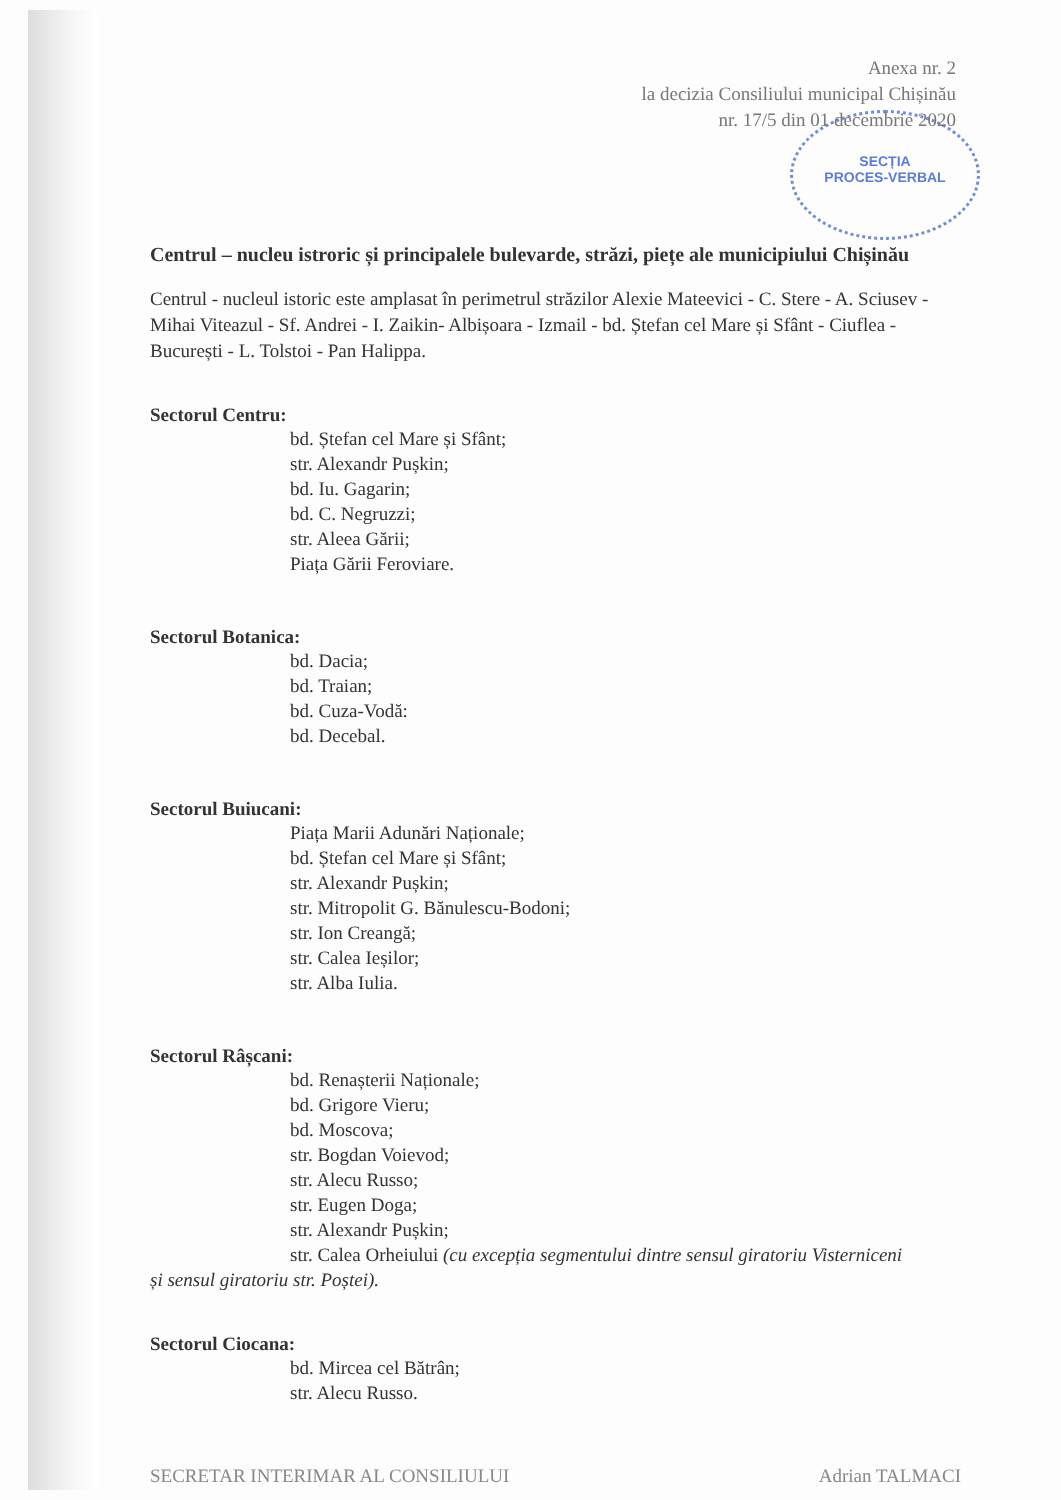SECȚIA
PROCES-VERBAL
Anexa nr. 2
la decizia Consiliului municipal Chișinău
nr. 17/5 din 01 decembrie 2020
Centrul – nucleu istroric și principalele bulevarde, străzi, piețe ale municipiului Chișinău
Centrul - nucleul istoric este amplasat în perimetrul străzilor Alexie Mateevici - C. Stere - A. Sciusev - Mihai Viteazul - Sf. Andrei - I. Zaikin- Albișoara - Izmail - bd. Ștefan cel Mare și Sfânt - Ciuflea - București - L. Tolstoi - Pan Halippa.
Sectorul Centru:
bd. Ștefan cel Mare și Sfânt;
str. Alexandr Pușkin;
bd. Iu. Gagarin;
bd. C. Negruzzi;
str. Aleea Gării;
Piața Gării Feroviare.
Sectorul Botanica:
bd. Dacia;
bd. Traian;
bd. Cuza-Vodă:
bd. Decebal.
Sectorul Buiucani:
Piața Marii Adunări Naționale;
bd. Ștefan cel Mare și Sfânt;
str. Alexandr Pușkin;
str. Mitropolit G. Bănulescu-Bodoni;
str. Ion Creangă;
str. Calea Ieșilor;
str. Alba Iulia.
Sectorul Râșcani:
bd. Renașterii Naționale;
bd. Grigore Vieru;
bd. Moscova;
str. Bogdan Voievod;
str. Alecu Russo;
str. Eugen Doga;
str. Alexandr Pușkin;
str. Calea Orheiului (cu excepția segmentului dintre sensul giratoriu Visterniceni
și sensul giratoriu str. Poștei).
Sectorul Ciocana:
bd. Mircea cel Bătrân;
str. Alecu Russo.
SECRETAR INTERIMAR AL CONSILIULUI Adrian TALMACI